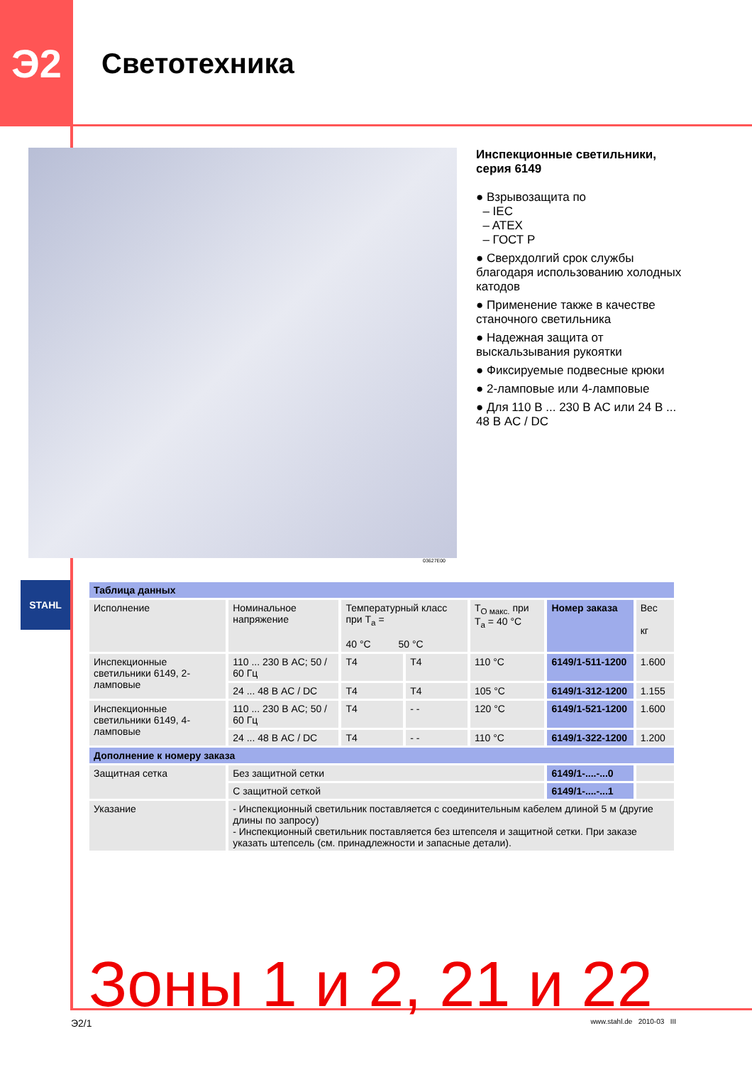Э2
Светотехника
03627E00
Инспекционные светильники, серия 6149
● Взрывозащита по
– IEC
– ATEX
– ГОСТ Р
● Сверхдолгий срок службы благодаря использованию холодных катодов
● Применение также в качестве станочного светильника
● Надежная защита от выскальзывания рукоятки
● Фиксируемые подвесные крюки
● 2-ламповые или 4-ламповые
● Для 110 В ... 230 В AC или 24 В ... 48 В AC / DC
STAHL
| Таблица данных | | | | | | |
| --- | --- | --- | --- | --- | --- | --- |
| Исполнение | Номинальное напряжение | Температурный класс при T<sub>a</sub> = 40 °C 50 °C | | T<sub>O макс.</sub> при T<sub>a</sub> = 40 °C | Номер заказа | Вес кг |
| Инспекционные светильники 6149, 2-ламповые | 110 ... 230 В AC; 50 / 60 Гц | T4 | T4 | 110 °C | 6149/1-511-1200 | 1.600 |
| | 24 ... 48 В AC / DC | T4 | T4 | 105 °C | 6149/1-312-1200 | 1.155 |
| Инспекционные светильники 6149, 4-ламповые | 110 ... 230 В AC; 50 / 60 Гц | T4 | - - | 120 °C | 6149/1-521-1200 | 1.600 |
| | 24 ... 48 В AC / DC | T4 | - - | 110 °C | 6149/1-322-1200 | 1.200 |
| Дополнение к номеру заказа | | | | | | |
| Защитная сетка | Без защитной сетки | | | | 6149/1-....-...0 | |
| | С защитной сеткой | | | | 6149/1-....-...1 | |
| Указание | - Инспекционный светильник поставляется с соединительным кабелем длиной 5 м (другие длины по запросу) - Инспекционный светильник поставляется без штепселя и защитной сетки. При заказе указать штепсель (см. принадлежности и запасные детали). | | | | | |
Зоны 1 и 2, 21 и 22
Э2/1 www.stahl.de 2010-03 III